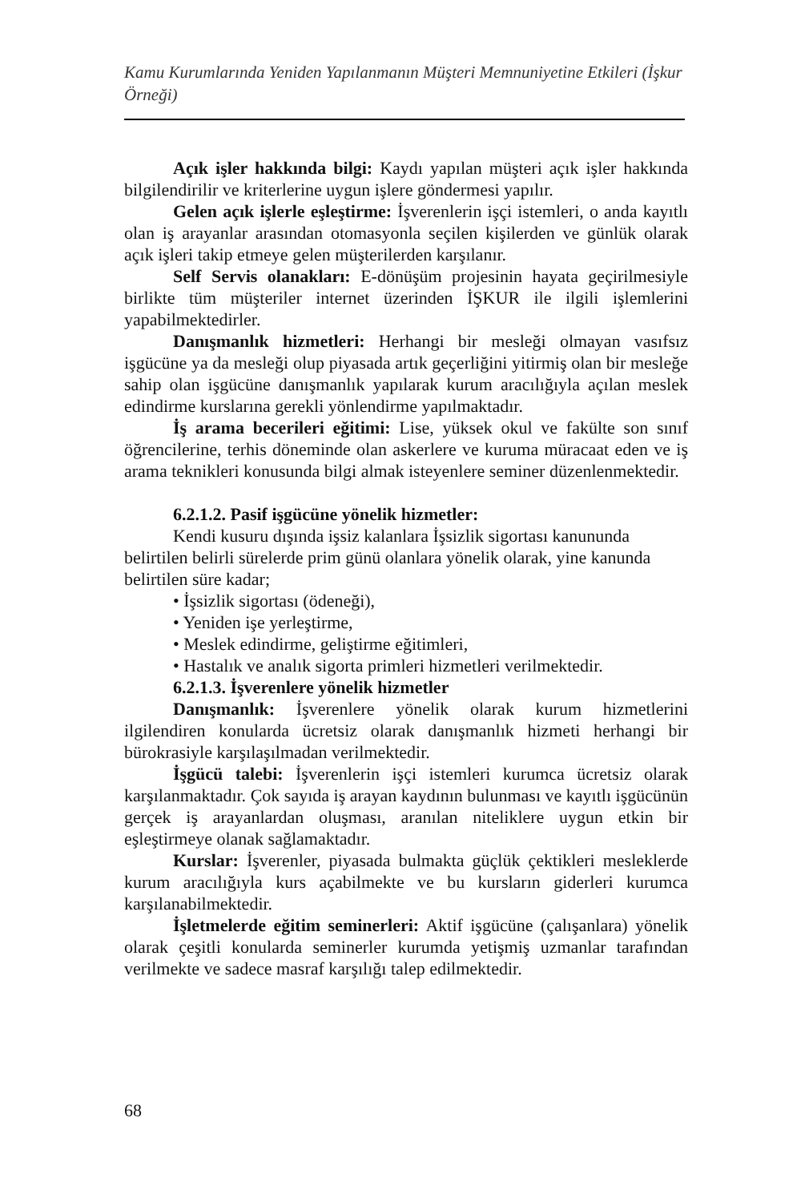Kamu Kurumlarında Yeniden Yapılanmanın Müşteri Memnuniyetine Etkileri (İşkur Örneği)
Açık işler hakkında bilgi: Kaydı yapılan müşteri açık işler hakkında bilgilendirilir ve kriterlerine uygun işlere göndermesi yapılır.
Gelen açık işlerle eşleştirme: İşverenlerin işçi istemleri, o anda kayıtlı olan iş arayanlar arasından otomasyonla seçilen kişilerden ve günlük olarak açık işleri takip etmeye gelen müşterilerden karşılanır.
Self Servis olanakları: E-dönüşüm projesinin hayata geçirilmesiyle birlikte tüm müşteriler internet üzerinden İŞKUR ile ilgili işlemlerini yapabilmektedirler.
Danışmanlık hizmetleri: Herhangi bir mesleği olmayan vasıfsız işgücüne ya da mesleği olup piyasada artık geçerliğini yitirmiş olan bir mesleğe sahip olan işgücüne danışmanlık yapılarak kurum aracılığıyla açılan meslek edindirme kurslarına gerekli yönlendirme yapılmaktadır.
İş arama becerileri eğitimi: Lise, yüksek okul ve fakülte son sınıf öğrencilerine, terhis döneminde olan askerlere ve kuruma müracaat eden ve iş arama teknikleri konusunda bilgi almak isteyenlere seminer düzenlenmektedir.
6.2.1.2. Pasif işgücüne yönelik hizmetler:
Kendi kusuru dışında işsiz kalanlara İşsizlik sigortası kanununda belirtilen belirli sürelerde prim günü olanlara yönelik olarak, yine kanunda belirtilen süre kadar;
• İşsizlik sigortası (ödeneği),
• Yeniden işe yerleştirme,
• Meslek edindirme, geliştirme eğitimleri,
• Hastalık ve analık sigorta primleri hizmetleri verilmektedir.
6.2.1.3. İşverenlere yönelik hizmetler
Danışmanlık: İşverenlere yönelik olarak kurum hizmetlerini ilgilendiren konularda ücretsiz olarak danışmanlık hizmeti herhangi bir bürokrasiyle karşılaşılmadan verilmektedir.
İşgücü talebi: İşverenlerin işçi istemleri kurumca ücretsiz olarak karşılanmaktadır. Çok sayıda iş arayan kaydının bulunması ve kayıtlı işgücünün gerçek iş arayanlardan oluşması, aranılan niteliklere uygun etkin bir eşleştirmeye olanak sağlamaktadır.
Kurslar: İşverenler, piyasada bulmakta güçlük çektikleri mesleklerde kurum aracılığıyla kurs açabilmekte ve bu kursların giderleri kurumca karşılanabilmektedir.
İşletmelerde eğitim seminerleri: Aktif işgücüne (çalışanlara) yönelik olarak çeşitli konularda seminerler kurumda yetişmiş uzmanlar tarafından verilmekte ve sadece masraf karşılığı talep edilmektedir.
68